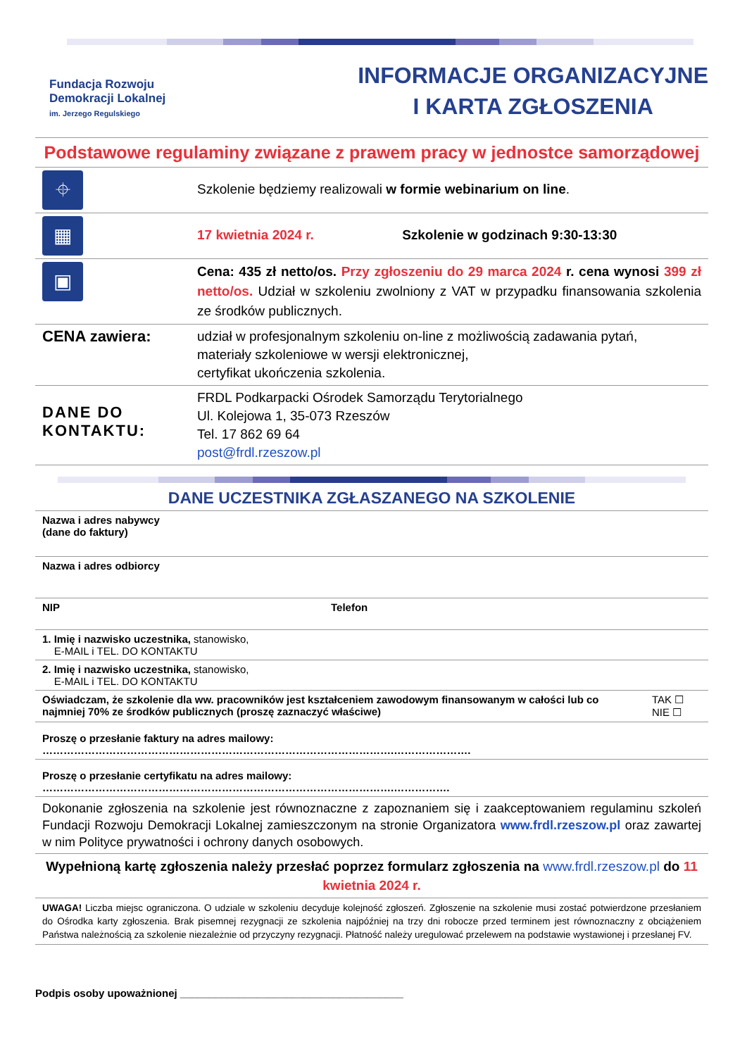Fundacja Rozwoju
Demokracji Lokalnej
im. Jerzego Regulskiego
INFORMACJE ORGANIZACYJNE
I KARTA ZGŁOSZENIA
Podstawowe regulaminy związane z prawem pracy w jednostce samorządowej
| ⌖ | Szkolenie będziemy realizowali w formie webinarium on line . |
| ▦ | 17 kwietnia 2024 r. Szkolenie w godzinach 9:30-13:30 |
| ▣ | Cena: 435 zł netto/os. Przy zgłoszeniu do 29 marca 2024 r. cena wynosi 399 zł netto/os. Udział w szkoleniu zwolniony z VAT w przypadku finansowania szkolenia ze środków publicznych. |
| CENA zawiera: | udział w profesjonalnym szkoleniu on-line z możliwością zadawania pytań, materiały szkoleniowe w wersji elektronicznej, certyfikat ukończenia szkolenia. |
| DANE DO KONTAKTU: | FRDL Podkarpacki Ośrodek Samorządu Terytorialnego Ul. Kolejowa 1, 35-073 Rzeszów Tel. 17 862 69 64 post@frdl.rzeszow.pl |
DANE UCZESTNIKA ZGŁASZANEGO NA SZKOLENIE
| Nazwa i adres nabywcy (dane do faktury) | | |
| Nazwa i adres odbiorcy | | |
| NIP | Telefon | |
| 1. Imię i nazwisko uczestnika, stanowisko, E-MAIL i TEL. DO KONTAKTU | | |
| 2. Imię i nazwisko uczestnika, stanowisko, E-MAIL i TEL. DO KONTAKTU | | |
| Oświadczam, że szkolenie dla ww. pracowników jest kształceniem zawodowym finansowanym w całości lub co najmniej 70% ze środków publicznych (proszę zaznaczyć właściwe) | | TAK ☐ NIE ☐ |
| Proszę o przesłanie faktury na adres mailowy: ……………………………………………………………………………………….…………………. | | |
| Proszę o przesłanie certyfikatu na adres mailowy: ……………………………………………………………………………………….……………. | | |
| Dokonanie zgłoszenia na szkolenie jest równoznaczne z zapoznaniem się i zaakceptowaniem regulaminu szkoleń Fundacji Rozwoju Demokracji Lokalnej zamieszczonym na stronie Organizatora www.frdl.rzeszow.pl oraz zawartej w nim Polityce prywatności i ochrony danych osobowych. | | |
| Wypełnioną kartę zgłoszenia należy przesłać poprzez formularz zgłoszenia na www.frdl.rzeszow.pl do 11 kwietnia 2024 r. | | |
| UWAGA! Liczba miejsc ograniczona. O udziale w szkoleniu decyduje kolejność zgłoszeń. Zgłoszenie na szkolenie musi zostać potwierdzone przesłaniem do Ośrodka karty zgłoszenia. Brak pisemnej rezygnacji ze szkolenia najpóźniej na trzy dni robocze przed terminem jest równoznaczny z obciążeniem Państwa należnością za szkolenie niezależnie od przyczyny rezygnacji. Płatność należy uregulować przelewem na podstawie wystawionej i przesłanej FV. | | |
Podpis osoby upoważnionej ______________________________________